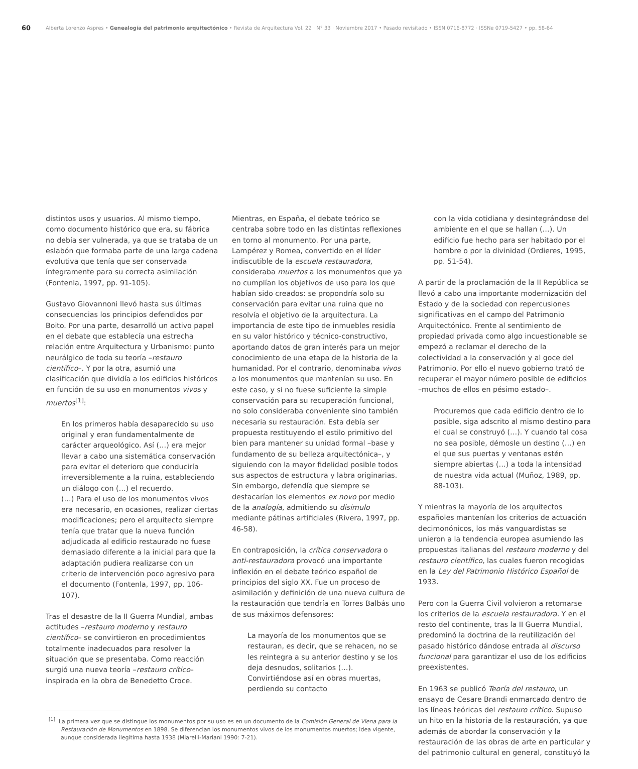60
Alberta Lorenzo Aspres • Genealogía del patrimonio arquitectónico • Revista de Arquitectura Vol. 22 · N° 33 · Noviembre 2017 • Pasado revisitado • ISSN 0716-8772 · ISSNe 0719-5427 • pp. 58-64
distintos usos y usuarios. Al mismo tiempo, como documento histórico que era, su fábrica no debía ser vulnerada, ya que se trataba de un eslabón que formaba parte de una larga cadena evolutiva que tenía que ser conservada íntegramente para su correcta asimilación (Fontenla, 1997, pp. 91-105).
Gustavo Giovannoni llevó hasta sus últimas consecuencias los principios defendidos por Boito. Por una parte, desarrolló un activo papel en el debate que establecía una estrecha relación entre Arquitectura y Urbanismo: punto neurálgico de toda su teoría –restauro científico–. Y por la otra, asumió una clasificación que dividía a los edificios históricos en función de su uso en monumentos vivos y muertos<sup>[1]</sup>:
En los primeros había desaparecido su uso original y eran fundamentalmente de carácter arqueológico. Así (…) era mejor llevar a cabo una sistemática conservación para evitar el deterioro que conduciría irreversiblemente a la ruina, estableciendo un diálogo con (…) el recuerdo.
(…) Para el uso de los monumentos vivos era necesario, en ocasiones, realizar ciertas modificaciones; pero el arquitecto siempre tenía que tratar que la nueva función adjudicada al edificio restaurado no fuese demasiado diferente a la inicial para que la adaptación pudiera realizarse con un criterio de intervención poco agresivo para el documento (Fontenla, 1997, pp. 106-107).
Tras el desastre de la II Guerra Mundial, ambas actitudes –restauro moderno y restauro científico– se convirtieron en procedimientos totalmente inadecuados para resolver la situación que se presentaba. Como reacción surgió una nueva teoría –restauro crítico– inspirada en la obra de Benedetto Croce.
Mientras, en España, el debate teórico se centraba sobre todo en las distintas reflexiones en torno al monumento. Por una parte, Lampérez y Romea, convertido en el líder indiscutible de la escuela restauradora, consideraba muertos a los monumentos que ya no cumplían los objetivos de uso para los que habían sido creados: se propondría solo su conservación para evitar una ruina que no resolvía el objetivo de la arquitectura. La importancia de este tipo de inmuebles residía en su valor histórico y técnico-constructivo, aportando datos de gran interés para un mejor conocimiento de una etapa de la historia de la humanidad. Por el contrario, denominaba vivos a los monumentos que mantenían su uso. En este caso, y si no fuese suficiente la simple conservación para su recuperación funcional, no solo consideraba conveniente sino también necesaria su restauración. Esta debía ser propuesta restituyendo el estilo primitivo del bien para mantener su unidad formal –base y fundamento de su belleza arquitectónica–, y siguiendo con la mayor fidelidad posible todos sus aspectos de estructura y labra originarias. Sin embargo, defendía que siempre se destacarían los elementos ex novo por medio de la analogía, admitiendo su disimulo mediante pátinas artificiales (Rivera, 1997, pp. 46-58).
En contraposición, la crítica conservadora o anti-restauradora provocó una importante inflexión en el debate teórico español de principios del siglo XX. Fue un proceso de asimilación y definición de una nueva cultura de la restauración que tendría en Torres Balbás uno de sus máximos defensores:
La mayoría de los monumentos que se restauran, es decir, que se rehacen, no se les reintegra a su anterior destino y se los deja desnudos, solitarios (…). Convirtiéndose así en obras muertas, perdiendo su contacto
con la vida cotidiana y desintegrándose del ambiente en el que se hallan (…). Un edificio fue hecho para ser habitado por el hombre o por la divinidad (Ordieres, 1995, pp. 51-54).
A partir de la proclamación de la II República se llevó a cabo una importante modernización del Estado y de la sociedad con repercusiones significativas en el campo del Patrimonio Arquitectónico. Frente al sentimiento de propiedad privada como algo incuestionable se empezó a reclamar el derecho de la colectividad a la conservación y al goce del Patrimonio. Por ello el nuevo gobierno trató de recuperar el mayor número posible de edificios –muchos de ellos en pésimo estado–.
Procuremos que cada edificio dentro de lo posible, siga adscrito al mismo destino para el cual se construyó (…). Y cuando tal cosa no sea posible, démosle un destino (…) en el que sus puertas y ventanas estén siempre abiertas (…) a toda la intensidad de nuestra vida actual (Muñoz, 1989, pp. 88-103).
Y mientras la mayoría de los arquitectos españoles mantenían los criterios de actuación decimonónicos, los más vanguardistas se unieron a la tendencia europea asumiendo las propuestas italianas del restauro moderno y del restauro científico, las cuales fueron recogidas en la Ley del Patrimonio Histórico Español de 1933.
Pero con la Guerra Civil volvieron a retomarse los criterios de la escuela restauradora. Y en el resto del continente, tras la II Guerra Mundial, predominó la doctrina de la reutilización del pasado histórico dándose entrada al discurso funcional para garantizar el uso de los edificios preexistentes.
En 1963 se publicó Teoría del restauro, un ensayo de Cesare Brandi enmarcado dentro de las líneas teóricas del restauro crítico. Supuso un hito en la historia de la restauración, ya que además de abordar la conservación y la restauración de las obras de arte en particular y del patrimonio cultural en general, constituyó la
<sup>[1]</sup> La primera vez que se distingue los monumentos por su uso es en un documento de la Comisión General de Viena para la Restauración de Monumentos en 1898. Se diferencian los monumentos vivos de los monumentos muertos; idea vigente, aunque considerada ilegítima hasta 1938 (Miarelli-Mariani 1990: 7-21).